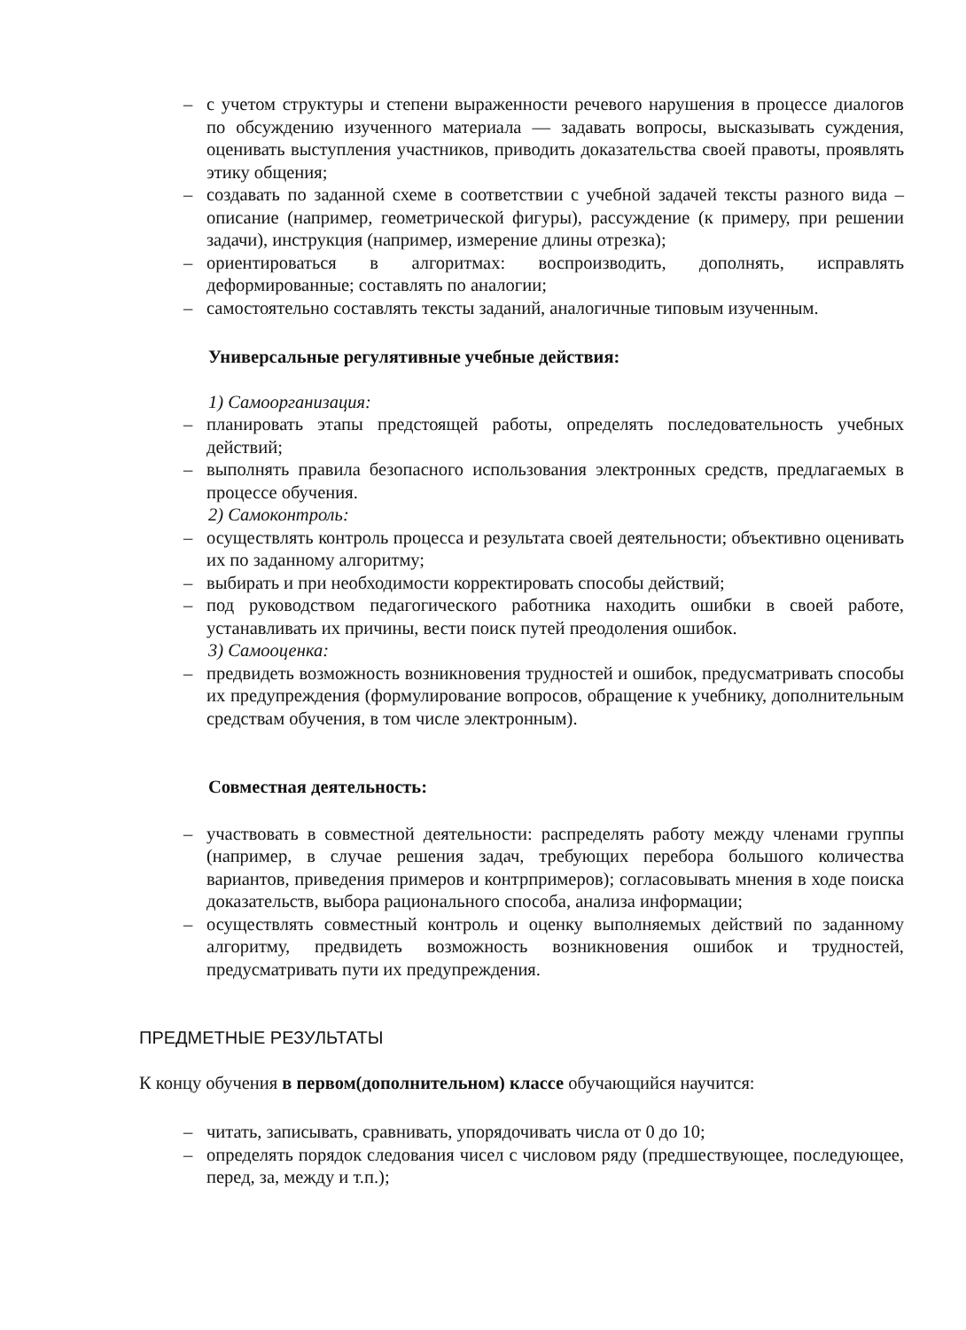– с учетом структуры и степени выраженности речевого нарушения в процессе диалогов по обсуждению изученного материала — задавать вопросы, высказывать суждения, оценивать выступления участников, приводить доказательства своей правоты, проявлять этику общения;
– создавать по заданной схеме в соответствии с учебной задачей тексты разного вида – описание (например, геометрической фигуры), рассуждение (к примеру, при решении задачи), инструкция (например, измерение длины отрезка);
– ориентироваться в алгоритмах: воспроизводить, дополнять, исправлять деформированные; составлять по аналогии;
– самостоятельно составлять тексты заданий, аналогичные типовым изученным.
Универсальные регулятивные учебные действия:
1) Самоорганизация:
– планировать этапы предстоящей работы, определять последовательность учебных действий;
– выполнять правила безопасного использования электронных средств, предлагаемых в процессе обучения.
2) Самоконтроль:
– осуществлять контроль процесса и результата своей деятельности; объективно оценивать их по заданному алгоритму;
– выбирать и при необходимости корректировать способы действий;
– под руководством педагогического работника находить ошибки в своей работе, устанавливать их причины, вести поиск путей преодоления ошибок.
3) Самооценка:
– предвидеть возможность возникновения трудностей и ошибок, предусматривать способы их предупреждения (формулирование вопросов, обращение к учебнику, дополнительным средствам обучения, в том числе электронным).
Совместная деятельность:
– участвовать в совместной деятельности: распределять работу между членами группы (например, в случае решения задач, требующих перебора большого количества вариантов, приведения примеров и контрпримеров); согласовывать мнения в ходе поиска доказательств, выбора рационального способа, анализа информации;
– осуществлять совместный контроль и оценку выполняемых действий по заданному алгоритму, предвидеть возможность возникновения ошибок и трудностей, предусматривать пути их предупреждения.
ПРЕДМЕТНЫЕ РЕЗУЛЬТАТЫ
К концу обучения в первом(дополнительном) классе обучающийся научится:
– читать, записывать, сравнивать, упорядочивать числа от 0 до 10;
– определять порядок следования чисел с числовом ряду (предшествующее, последующее, перед, за, между и т.п.);